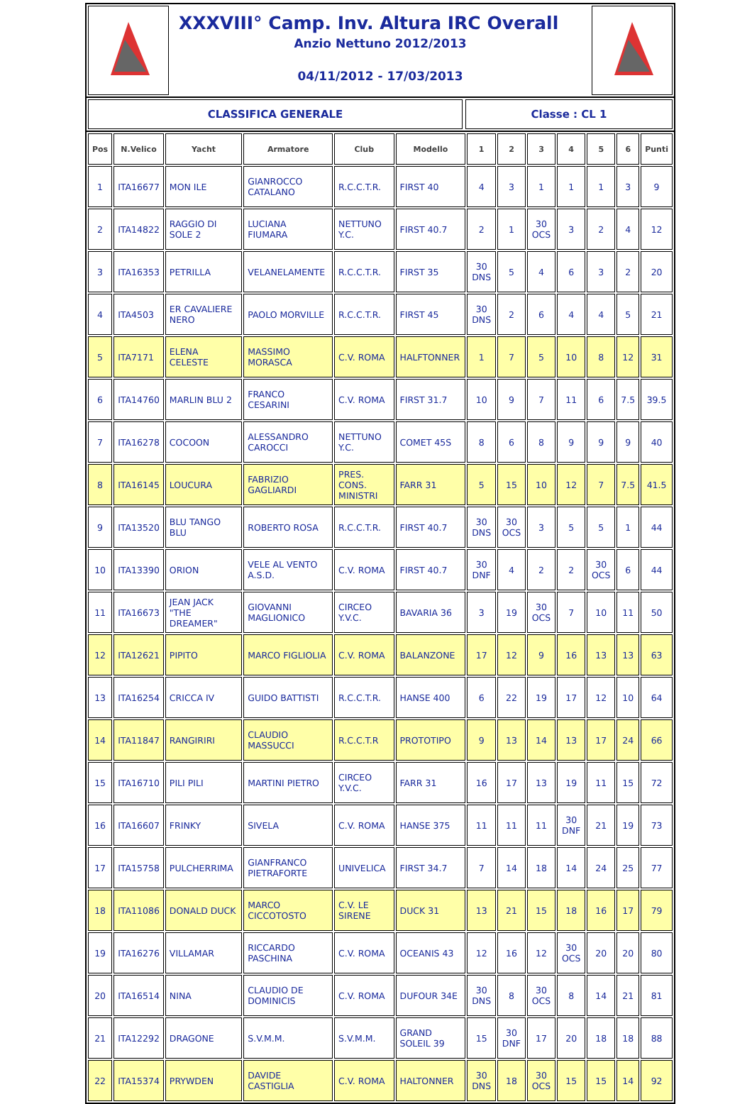XXXVIII° Camp. Inv. Altura IRC Overall
Anzio Nettuno 2012/2013
04/11/2012 - 17/03/2013
CLASSIFICA GENERALE Classe : CL 1
| Pos | N.Velico | Yacht | Armatore | Club | Modello | 1 | 2 | 3 | 4 | 5 | 6 | Punti |
| --- | --- | --- | --- | --- | --- | --- | --- | --- | --- | --- | --- | --- |
| 1 | ITA16677 | MON ILE | GIANROCCO CATALANO | R.C.C.T.R. | FIRST 40 | 4 | 3 | 1 | 1 | 1 | 3 | 9 |
| 2 | ITA14822 | RAGGIO DI SOLE 2 | LUCIANA FIUMARA | NETTUNO Y.C. | FIRST 40.7 | 2 | 1 | 30 OCS | 3 | 2 | 4 | 12 |
| 3 | ITA16353 | PETRILLA | VELANELAMENTE | R.C.C.T.R. | FIRST 35 | 30 DNS | 5 | 4 | 6 | 3 | 2 | 20 |
| 4 | ITA4503 | ER CAVALIERE NERO | PAOLO MORVILLE | R.C.C.T.R. | FIRST 45 | 30 DNS | 2 | 6 | 4 | 4 | 5 | 21 |
| 5 | ITA7171 | ELENA CELESTE | MASSIMO MORASCA | C.V. ROMA | HALFTONNER | 1 | 7 | 5 | 10 | 8 | 12 | 31 |
| 6 | ITA14760 | MARLIN BLU 2 | FRANCO CESARINI | C.V. ROMA | FIRST 31.7 | 10 | 9 | 7 | 11 | 6 | 7.5 | 39.5 |
| 7 | ITA16278 | COCOON | ALESSANDRO CAROCCI | NETTUNO Y.C. | COMET 45S | 8 | 6 | 8 | 9 | 9 | 9 | 40 |
| 8 | ITA16145 | LOUCURA | FABRIZIO GAGLIARDI | PRES. CONS. MINISTRI | FARR 31 | 5 | 15 | 10 | 12 | 7 | 7.5 | 41.5 |
| 9 | ITA13520 | BLU TANGO BLU | ROBERTO ROSA | R.C.C.T.R. | FIRST 40.7 | 30 DNS | 30 OCS | 3 | 5 | 5 | 1 | 44 |
| 10 | ITA13390 | ORION | VELE AL VENTO A.S.D. | C.V. ROMA | FIRST 40.7 | 30 DNF | 4 | 2 | 2 | 30 OCS | 6 | 44 |
| 11 | ITA16673 | JEAN JACK "THE DREAMER" | GIOVANNI MAGLIONICO | CIRCEO Y.V.C. | BAVARIA 36 | 3 | 19 | 30 OCS | 7 | 10 | 11 | 50 |
| 12 | ITA12621 | PIPITO | MARCO FIGLIOLIA | C.V. ROMA | BALANZONE | 17 | 12 | 9 | 16 | 13 | 13 | 63 |
| 13 | ITA16254 | CRICCA IV | GUIDO BATTISTI | R.C.C.T.R. | HANSE 400 | 6 | 22 | 19 | 17 | 12 | 10 | 64 |
| 14 | ITA11847 | RANGIRIRI | CLAUDIO MASSUCCI | R.C.C.T.R | PROTOTIPO | 9 | 13 | 14 | 13 | 17 | 24 | 66 |
| 15 | ITA16710 | PILI PILI | MARTINI PIETRO | CIRCEO Y.V.C. | FARR 31 | 16 | 17 | 13 | 19 | 11 | 15 | 72 |
| 16 | ITA16607 | FRINKY | SIVELA | C.V. ROMA | HANSE 375 | 11 | 11 | 11 | 30 DNF | 21 | 19 | 73 |
| 17 | ITA15758 | PULCHERRIMA | GIANFRANCO PIETRAFORTE | UNIVELICA | FIRST 34.7 | 7 | 14 | 18 | 14 | 24 | 25 | 77 |
| 18 | ITA11086 | DONALD DUCK | MARCO CICCOTOSTO | C.V. LE SIRENE | DUCK 31 | 13 | 21 | 15 | 18 | 16 | 17 | 79 |
| 19 | ITA16276 | VILLAMAR | RICCARDO PASCHINA | C.V. ROMA | OCEANIS 43 | 12 | 16 | 12 | 30 OCS | 20 | 20 | 80 |
| 20 | ITA16514 | NINA | CLAUDIO DE DOMINICIS | C.V. ROMA | DUFOUR 34E | 30 DNS | 8 | 30 OCS | 8 | 14 | 21 | 81 |
| 21 | ITA12292 | DRAGONE | S.V.M.M. | S.V.M.M. | GRAND SOLEIL 39 | 15 | 30 DNF | 17 | 20 | 18 | 18 | 88 |
| 22 | ITA15374 | PRYWDEN | DAVIDE CASTIGLIA | C.V. ROMA | HALTONNER | 30 DNS | 18 | 30 OCS | 15 | 15 | 14 | 92 |